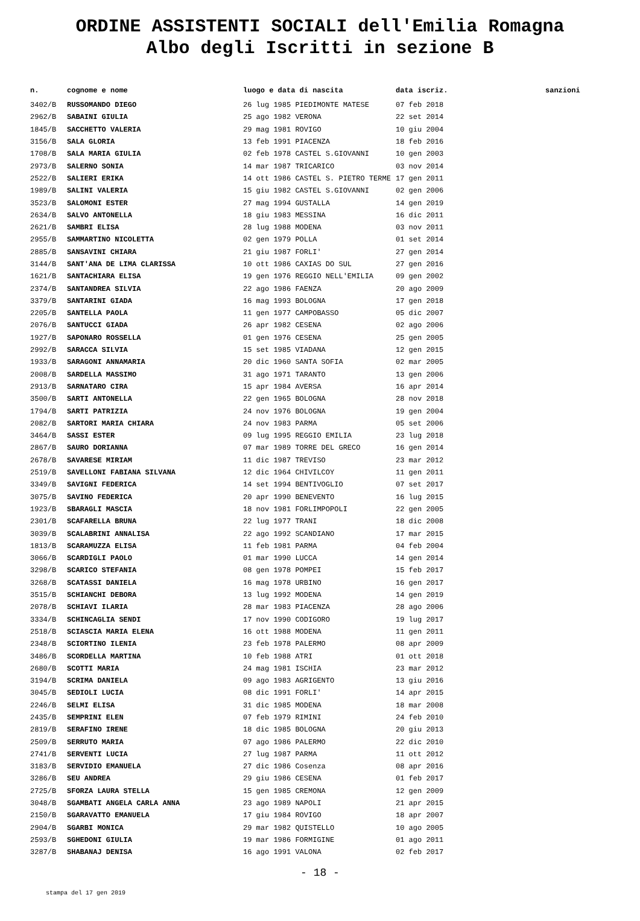ORDINE ASSISTENTI SOCIALI dell'Emilia Romagna
Albo degli Iscritti in sezione B
| n. | cognome e nome | luogo e data di nascita | data iscriz. | sanzioni |
| --- | --- | --- | --- | --- |
| 3402/B | RUSSOMANDO DIEGO | 26 lug 1985 PIEDIMONTE MATESE | 07 feb 2018 | |
| 2962/B | SABAINI GIULIA | 25 ago 1982 VERONA | 22 set 2014 | |
| 1845/B | SACCHETTO VALERIA | 29 mag 1981 ROVIGO | 10 giu 2004 | |
| 3156/B | SALA GLORIA | 13 feb 1991 PIACENZA | 18 feb 2016 | |
| 1708/B | SALA MARIA GIULIA | 02 feb 1978 CASTEL S.GIOVANNI | 10 gen 2003 | |
| 2973/B | SALERNO SONIA | 14 mar 1987 TRICARICO | 03 nov 2014 | |
| 2522/B | SALIERI ERIKA | 14 ott 1986 CASTEL S. PIETRO TERME | 17 gen 2011 | |
| 1989/B | SALINI VALERIA | 15 giu 1982 CASTEL S.GIOVANNI | 02 gen 2006 | |
| 3523/B | SALOMONI ESTER | 27 mag 1994 GUSTALLA | 14 gen 2019 | |
| 2634/B | SALVO ANTONELLA | 18 giu 1983 MESSINA | 16 dic 2011 | |
| 2621/B | SAMBRI ELISA | 28 lug 1988 MODENA | 03 nov 2011 | |
| 2955/B | SAMMARTINO NICOLETTA | 02 gen 1979 POLLA | 01 set 2014 | |
| 2885/B | SANSAVINI CHIARA | 21 giu 1987 FORLI' | 27 gen 2014 | |
| 3144/B | SANT'ANA DE LIMA CLARISSA | 10 ott 1986 CAXIAS DO SUL | 27 gen 2016 | |
| 1621/B | SANTACHIARA ELISA | 19 gen 1976 REGGIO NELL'EMILIA | 09 gen 2002 | |
| 2374/B | SANTANDREA SILVIA | 22 ago 1986 FAENZA | 20 ago 2009 | |
| 3379/B | SANTARINI GIADA | 16 mag 1993 BOLOGNA | 17 gen 2018 | |
| 2205/B | SANTELLA PAOLA | 11 gen 1977 CAMPOBASSO | 05 dic 2007 | |
| 2076/B | SANTUCCI GIADA | 26 apr 1982 CESENA | 02 ago 2006 | |
| 1927/B | SAPONARO ROSSELLA | 01 gen 1976 CESENA | 25 gen 2005 | |
| 2992/B | SARACCA SILVIA | 15 set 1985 VIADANA | 12 gen 2015 | |
| 1933/B | SARAGONI ANNAMARIA | 20 dic 1960 SANTA SOFIA | 02 mar 2005 | |
| 2008/B | SARDELLA MASSIMO | 31 ago 1971 TARANTO | 13 gen 2006 | |
| 2913/B | SARNATARO CIRA | 15 apr 1984 AVERSA | 16 apr 2014 | |
| 3500/B | SARTI ANTONELLA | 22 gen 1965 BOLOGNA | 28 nov 2018 | |
| 1794/B | SARTI PATRIZIA | 24 nov 1976 BOLOGNA | 19 gen 2004 | |
| 2082/B | SARTORI MARIA CHIARA | 24 nov 1983 PARMA | 05 set 2006 | |
| 3464/B | SASSI ESTER | 09 lug 1995 REGGIO EMILIA | 23 lug 2018 | |
| 2867/B | SAURO DORIANNA | 07 mar 1989 TORRE DEL GRECO | 16 gen 2014 | |
| 2678/B | SAVARESE MIRIAM | 11 dic 1987 TREVISO | 23 mar 2012 | |
| 2519/B | SAVELLONI FABIANA SILVANA | 12 dic 1964 CHIVILCOY | 11 gen 2011 | |
| 3349/B | SAVIGNI FEDERICA | 14 set 1994 BENTIVOGLIO | 07 set 2017 | |
| 3075/B | SAVINO FEDERICA | 20 apr 1990 BENEVENTO | 16 lug 2015 | |
| 1923/B | SBARAGLI MASCIA | 18 nov 1981 FORLIMPOPOLI | 22 gen 2005 | |
| 2301/B | SCAFARELLA BRUNA | 22 lug 1977 TRANI | 18 dic 2008 | |
| 3039/B | SCALABRINI ANNALISA | 22 ago 1992 SCANDIANO | 17 mar 2015 | |
| 1813/B | SCARAMUZZA ELISA | 11 feb 1981 PARMA | 04 feb 2004 | |
| 3066/B | SCARDIGLI PAOLO | 01 mar 1990 LUCCA | 14 gen 2014 | |
| 3298/B | SCARICO STEFANIA | 08 gen 1978 POMPEI | 15 feb 2017 | |
| 3268/B | SCATASSI DANIELA | 16 mag 1978 URBINO | 16 gen 2017 | |
| 3515/B | SCHIANCHI DEBORA | 13 lug 1992 MODENA | 14 gen 2019 | |
| 2078/B | SCHIAVI ILARIA | 28 mar 1983 PIACENZA | 28 ago 2006 | |
| 3334/B | SCHINCAGLIA SENDI | 17 nov 1990 CODIGORO | 19 lug 2017 | |
| 2518/B | SCIASCIA MARIA ELENA | 16 ott 1988 MODENA | 11 gen 2011 | |
| 2348/B | SCIORTINO ILENIA | 23 feb 1978 PALERMO | 08 apr 2009 | |
| 3486/B | SCORDELLA MARTINA | 10 feb 1988 ATRI | 01 ott 2018 | |
| 2680/B | SCOTTI MARIA | 24 mag 1981 ISCHIA | 23 mar 2012 | |
| 3194/B | SCRIMA DANIELA | 09 ago 1983 AGRIGENTO | 13 giu 2016 | |
| 3045/B | SEDIOLI LUCIA | 08 dic 1991 FORLI' | 14 apr 2015 | |
| 2246/B | SELMI ELISA | 31 dic 1985 MODENA | 18 mar 2008 | |
| 2435/B | SEMPRINI ELEN | 07 feb 1979 RIMINI | 24 feb 2010 | |
| 2819/B | SERAFINO IRENE | 18 dic 1985 BOLOGNA | 20 giu 2013 | |
| 2509/B | SERRUTO MARIA | 07 ago 1986 PALERMO | 22 dic 2010 | |
| 2741/B | SERVENTI LUCIA | 27 lug 1987 PARMA | 11 ott 2012 | |
| 3183/B | SERVIDIO EMANUELA | 27 dic 1986 Cosenza | 08 apr 2016 | |
| 3286/B | SEU ANDREA | 29 giu 1986 CESENA | 01 feb 2017 | |
| 2725/B | SFORZA LAURA STELLA | 15 gen 1985 CREMONA | 12 gen 2009 | |
| 3048/B | SGAMBATI ANGELA CARLA ANNA | 23 ago 1989 NAPOLI | 21 apr 2015 | |
| 2150/B | SGARAVATTO EMANUELA | 17 giu 1984 ROVIGO | 18 apr 2007 | |
| 2904/B | SGARBI MONICA | 29 mar 1982 QUISTELLO | 10 ago 2005 | |
| 2593/B | SGHEDONI GIULIA | 19 mar 1986 FORMIGINE | 01 ago 2011 | |
| 3287/B | SHABANAJ DENISA | 16 ago 1991 VALONA | 02 feb 2017 | |
- 18 -
stampa del 17 gen 2019